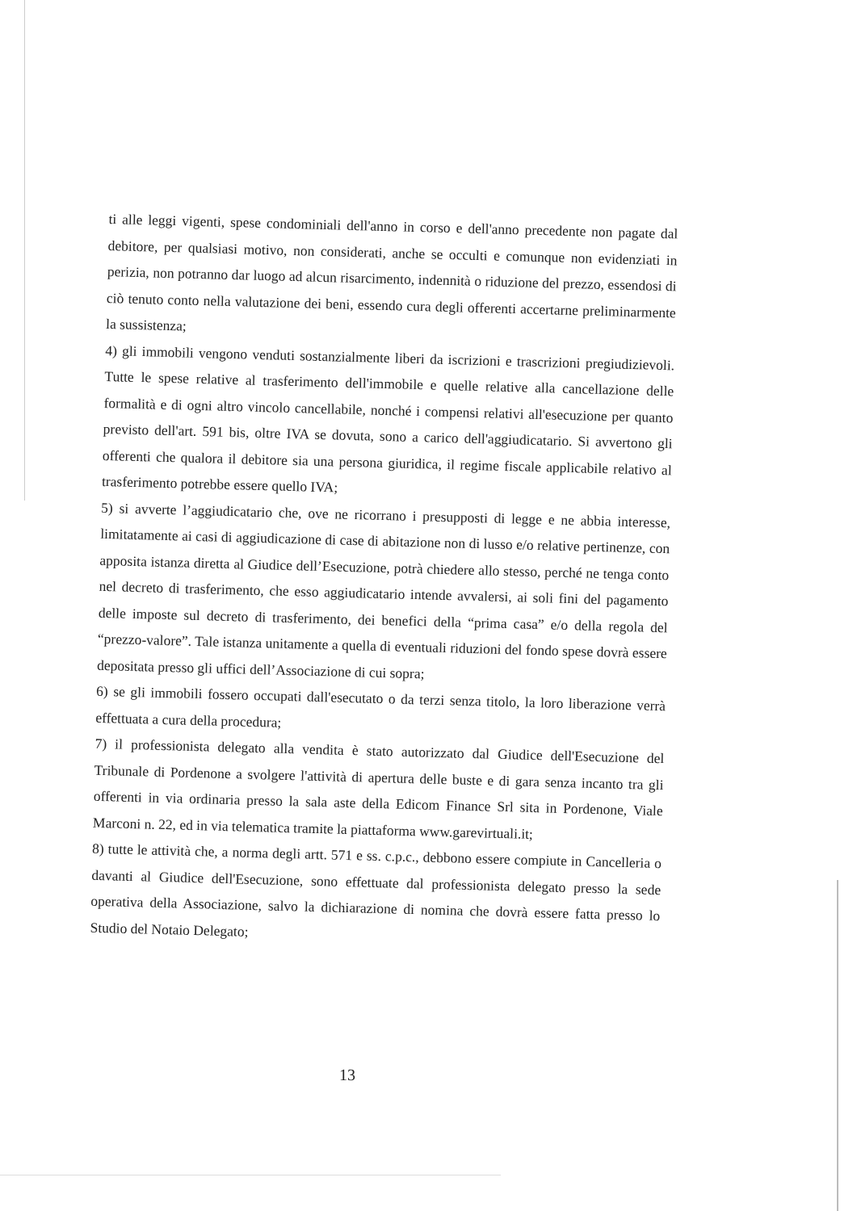ti alle leggi vigenti, spese condominiali dell'anno in corso e dell'anno precedente non pagate dal debitore, per qualsiasi motivo, non considerati, anche se occulti e comunque non evidenziati in perizia, non potranno dar luogo ad alcun risarcimento, indennità o riduzione del prezzo, essendosi di ciò tenuto conto nella valutazione dei beni, essendo cura degli offerenti accertarne preliminarmente la sussistenza;
4) gli immobili vengono venduti sostanzialmente liberi da iscrizioni e trascrizioni pregiudizievoli. Tutte le spese relative al trasferimento dell'immobile e quelle relative alla cancellazione delle formalità e di ogni altro vincolo cancellabile, nonché i compensi relativi all'esecuzione per quanto previsto dell'art. 591 bis, oltre IVA se dovuta, sono a carico dell'aggiudicatario. Si avvertono gli offerenti che qualora il debitore sia una persona giuridica, il regime fiscale applicabile relativo al trasferimento potrebbe essere quello IVA;
5) si avverte l’aggiudicatario che, ove ne ricorrano i presupposti di legge e ne abbia interesse, limitatamente ai casi di aggiudicazione di case di abitazione non di lusso e/o relative pertinenze, con apposita istanza diretta al Giudice dell’Esecuzione, potrà chiedere allo stesso, perché ne tenga conto nel decreto di trasferimento, che esso aggiudicatario intende avvalersi, ai soli fini del pagamento delle imposte sul decreto di trasferimento, dei benefici della “prima casa” e/o della regola del “prezzo-valore”. Tale istanza unitamente a quella di eventuali riduzioni del fondo spese dovrà essere depositata presso gli uffici dell’Associazione di cui sopra;
6) se gli immobili fossero occupati dall'esecutato o da terzi senza titolo, la loro liberazione verrà effettuata a cura della procedura;
7) il professionista delegato alla vendita è stato autorizzato dal Giudice dell'Esecuzione del Tribunale di Pordenone a svolgere l'attività di apertura delle buste e di gara senza incanto tra gli offerenti in via ordinaria presso la sala aste della Edicom Finance Srl sita in Pordenone, Viale Marconi n. 22, ed in via telematica tramite la piattaforma www.garevirtuali.it;
8) tutte le attività che, a norma degli artt. 571 e ss. c.p.c., debbono essere compiute in Cancelleria o davanti al Giudice dell'Esecuzione, sono effettuate dal professionista delegato presso la sede operativa della Associazione, salvo la dichiarazione di nomina che dovrà essere fatta presso lo Studio del Notaio Delegato;
13